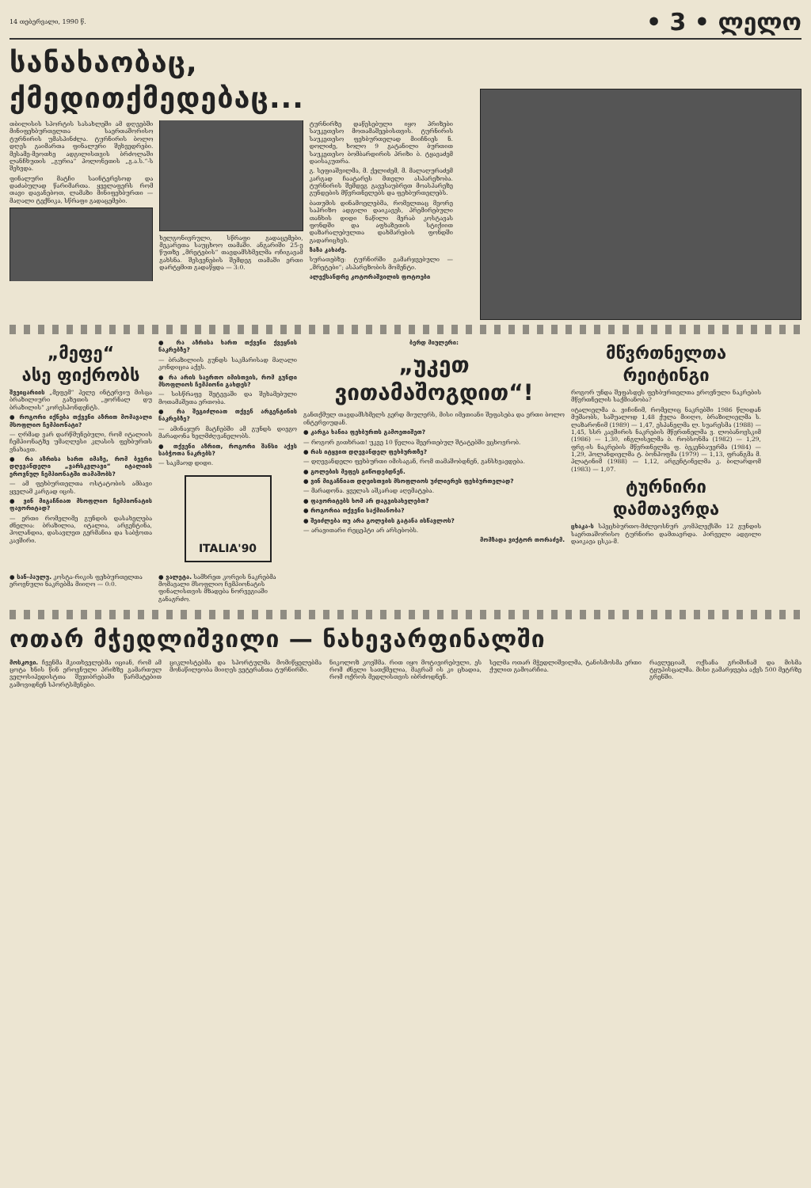14 თებერვალი, 1990 წ. • 3 • ლელო
სანახაობაც, ქმედითქმედებაც...
თბილისის სპორტის სასახლეში ამ დღეებში მინიფეხბურთელთა საერთაშორისო ტურნირის უმასპინძლა. ტურნირის ბოლო დღეს გაიმართა ფინალური შეხვედრები. მესამე-მეოთხე ადგილისთვის ბრძოლაში ლანჩხუთის „გურია“ პოლონეთის „გ.ა.ს.“-ს შეხვდა.
ფინალური მატჩი საინტერესოდ და დაძაბულად წარიმართა. ყველაფერს რომ თავი დავანებოთ, ლამაზი მინიფეხბურთი — მაღალი ტექნიკა, სწრაფი გადაცემები.
ხელგონივრული, სწრაფი გადაცემები, მეკარეთა საუცხოო თამაში. ანგარიში 25-ე წუთზე „მრეტების“ თავდამსხმელმა ოჩიგავამ გახსნა. შესვენების შემდეგ თამაში ერთი დარტყმით გადაწყდა — 3:0.
ტურნირზე დაწესებული იყო პრიზები საუკეთესო მოთამაშეებისთვის. ტურნირის საუკეთესო ფეხბურთელად მიიჩნიეს ნ. დოლიძე, ხოლო 9 გატანილი ბურთით საუკეთესო ბომბარდირის პრიზი ბ. ტყავაძემ დაისაკუთრა.
გ. სეფიაშვილმა, მ. ქელიძემ, მ. მალაღურაძემ კარგად ჩაატარეს მთელი ასპარეზობა. ტურნირის შემდეგ გავესაუბრეთ მოასპარეზე გუნდების მწვრთნელებს და ფეხბურთელებს.
ბათუმის დინამოელებმა, რომელთაც მეორე საპრიზო ადგილი დაიკავეს, პრემირებული თანხის დიდი ნაწილი მერაბ კოსტავას ფონდში და აფხაზეთის სტიქიით დაზარალებულთა დახმარების ფონდში გადარიცხეს.
ზაზა კახაძე.
სურათებზე: ტურნირში გამარჯვებული — „მრეტები“; ასპარეზობის მომენტი.
ალექსანდრე კოტორაშვილის ფოტოები
„მეფე“
ასე ფიქრობს
შვეიცარიის „მეფემ“ პელე ინტერვიუ მისცა ბრაზილიური გაზეთის „ჟორნალ დუ ბრაზილის“ კორესპონდენტს.
● როგორი იქნება თქვენი აზრით მომავალი მსოფლიო ჩემპიონატი?
— ღრმად ვარ დარწმუნებული, რომ იტალიის ჩემპიონატზე უმაღლესი კლასის ფეხბურთს ვნახავთ.
● რა აზრისა ხართ იმაზე, რომ ბევრი დღევანდელი „ვარსკვლავი“ იტალიის ეროვნულ ჩემპიონატში თამაშობს?
— ამ ფეხბურთელთა ოსტატობის ამბავი ყველამ კარგად იცის.
● ვინ მიგაჩნიათ მსოფლიო ჩემპიონატის ფავორიტად?
— ერთი რომელიმე გუნდის დასახელება ძნელია: ბრაზილია, იტალია, არგენტინა, ჰოლანდია, დასავლეთ გერმანია და საბჭოთა კავშირი.
● რა აზრისა ხართ თქვენი ქვეყნის ნაკრებზე?
— ბრაზილიის გუნდს საკმარისად მაღალი კონდიცია აქვს.
● რა არის საერთო იმისთვის, რომ გუნდი მსოფლიოს ჩემპიონი გახდეს?
— სისწრაფე შეტევაში და შეხამებული მოთამაშეთა ერთობა.
● რა შეგიძლიათ თქვენ არგენტინის ნაკრებზე?
— ამინაჯურ მატჩებში ამ გუნდს დიეგო მარადონა ხელმძღვანელობს.
● თქვენი აზრით, როგორი შანსი აქვს საბჭოთა ნაკრებს?
— საკმაოდ დიდი.
ITALIA'90
ბერდ მიულერი:
„უკეთ
ვითამაშოგდით“!
განთქმულ თავდამსხმელს გერდ მიულერს, მისი იმეთიანი შეფასება და ერთი ბოლო ინტერვიუდან.
● კარგა ხანია ფეხბურთს გამოეთიშეთ?
— როგორ გითხრათ! უკვე 10 წელია შეერთებულ შტატებში ვცხოვრობ.
● რას იტყვით დღევანდელ ფეხბურთზე?
— დღევანდელი ფეხბურთი იმისაგან, რომ თამაშობდნენ, განსხვავდება.
● გოლების მეფეს გიწოდებდნენ.
● ვინ მიგაჩნიათ დღეისთვის მსოფლიოს უძლიერეს ფეხბურთელად?
— მარადონა. ყველას აშკარად აღემატება.
● ფავორიტებს ხომ არ დაგვისახელებთ?
● როგორია თქვენი საქმიანობა?
● შეიძლება თუ არა გოლების გატანა ისწავლოს?
— არავითარი რეცეპტი არ არსებობს.
მომზადა ვიქტორ თორაძემ.
მწვრთნელთა რეიტინგი
როგორ უნდა შეფასდეს ფეხბურთელთა ეროვნული ნაკრების მწვრთნელის საქმიანობა?
იტალიელმა ა. ვიჩინიმ, რომელიც ნაკრებში 1986 წლიდან მუშაობს, საშუალოდ 1,48 ქულა მიიღო, ბრაზილიელმა ს. ლაზარონიმ (1989) — 1,47, ესპანელმა ლ. სუარესმა (1988) — 1,45, სსრ კავშირის ნაკრების მწვრთნელმა ვ. ლობანოვსკიმ (1986) — 1,30, ინგლისელმა ბ. რობსონმა (1982) — 1,29, ფრგ-ის ნაკრების მწვრთნელმა ფ. ბეკენბაუერმა (1984) — 1,29, ჰოლანდიელმა ტ. ბონჰოფმა (1979) — 1,13, ფრანგმა მ. პლატინიმ (1988) — 1,12, არგენტინელმა კ. ბილარდომ (1983) — 1,07.
ტურნირი დამთავრდა
ცხაკა-ს სპეცხბურთო-მძლეოსნურ კომპლექსში 12 გუნდის საერთაშორისო ტურნირი დამთავრდა. პირველი ადგილი დაიკავა ცსკა-მ.
● სან-პაულუ. კოსტა-რიკის ფეხბურთელთა ეროვნული ნაკრებმა მიიღო — 0:0.
● ვალეტა. სამხრეთ კორეის ნაკრებმა მომავალი მსოფლიო ჩემპიონატის ფინალისთვის მზადება ნორვეგიაში განაგრძო.
ოთარ მჭედლიშვილი — ნახევარფინალში
მოსკოვი. ჩვენმა მკითხველებმა იციან, რომ ამ ცოტა ხნის წინ ეროვნული პრიზზე გამართულ ველოსიპედისტთა შეჯიბრებაში წარმატებით გამოვიდნენ სპორტსმენები.
ციკლისტებმა და სპორტულმა მომიწყელებმა მონაწილეობა მიიღეს ვეტერანთა ტურნირში.
ნიკოლოზ კოვშმა. რით იყო მოტივირებული, ეს რომ ძნელი სათქმელია, მაგრამ ის კი ცხადია, რომ ოქროს მედლისთვის იბრძოდნენ.
სელმა ოთარ მჭედლიშვილმა, ტანისმოსმა ერთი ქულით გამოარჩია.
რავლეციამ, ოქსანა გრიშინამ და მისმა ტყუპისცალმა. მისი გამარჯვება აქვს 500 მეტრზე გრენში.